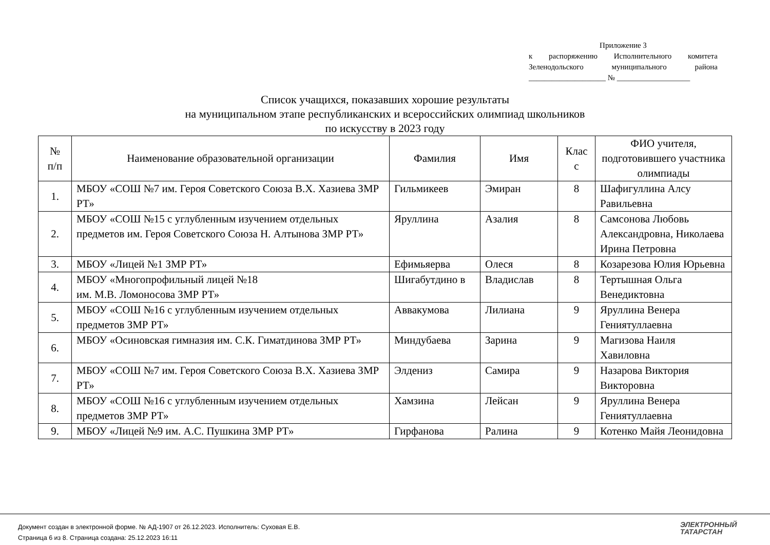Приложение 3
к распоряжению Исполнительного комитета
Зеленодольского муниципального района
____________________ № ___________________
Список учащихся, показавших хорошие результаты
на муниципальном этапе республиканских и всероссийских олимпиад школьников
по искусству в 2023 году
| № п/п | Наименование образовательной организации | Фамилия | Имя | Клас с | ФИО учителя, подготовившего участника олимпиады |
| --- | --- | --- | --- | --- | --- |
| 1. | МБОУ «СОШ №7 им. Героя Советского Союза В.Х. Хазиева ЗМР РТ» | Гильмикеев | Эмиран | 8 | Шафигуллина Алсу Равильевна |
| 2. | МБОУ «СОШ №15 с углубленным изучением отдельных предметов им. Героя Советского Союза Н. Алтынова ЗМР РТ» | Яруллина | Азалия | 8 | Самсонова Любовь Александровна, Николаева Ирина Петровна |
| 3. | МБОУ «Лицей №1 ЗМР РТ» | Ефимьяерва | Олеся | 8 | Козарезова Юлия Юрьевна |
| 4. | МБОУ «Многопрофильный лицей №18 им. М.В. Ломоносова ЗМР РТ» | Шигабутдино в | Владислав | 8 | Тертышная Ольга Венедиктовна |
| 5. | МБОУ «СОШ №16 с углубленным изучением отдельных предметов ЗМР РТ» | Аввакумова | Лилиана | 9 | Яруллина Венера Гениятуллаевна |
| 6. | МБОУ «Осиновская гимназия им. С.К. Гиматдинова ЗМР РТ» | Миндубаева | Зарина | 9 | Магизова Наиля Хавиловна |
| 7. | МБОУ «СОШ №7 им. Героя Советского Союза В.Х. Хазиева ЗМР РТ» | Элдениз | Самира | 9 | Назарова Виктория Викторовна |
| 8. | МБОУ «СОШ №16 с углубленным изучением отдельных предметов ЗМР РТ» | Хамзина | Лейсан | 9 | Яруллина Венера Гениятуллаевна |
| 9. | МБОУ «Лицей №9 им. А.С. Пушкина ЗМР РТ» | Гирфанова | Ралина | 9 | Котенко Майя Леонидовна |
Документ создан в электронной форме. № АД-1907 от 26.12.2023. Исполнитель: Суховая Е.В.
Страница 6 из 8. Страница создана: 25.12.2023 16:11
ЭЛЕКТРОННЫЙ
ТАТАРСТАН